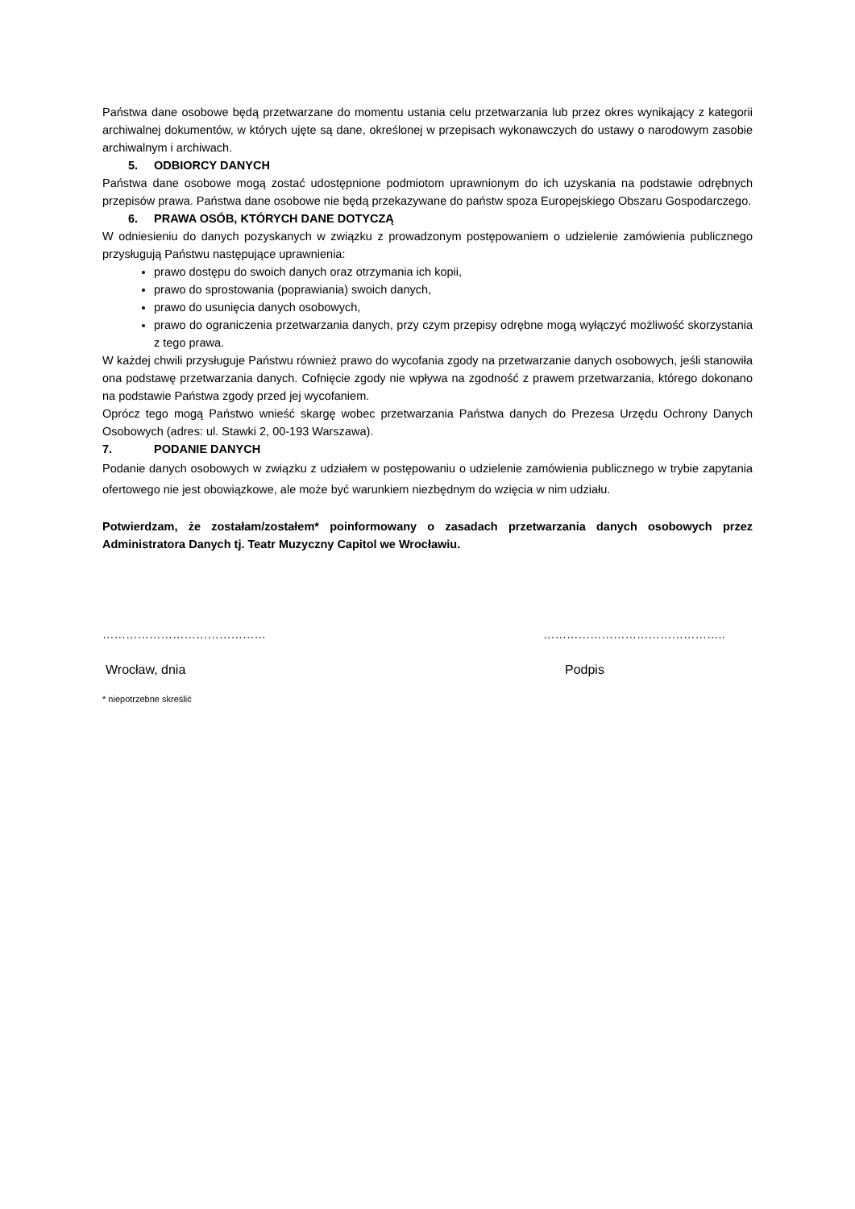Państwa dane osobowe będą przetwarzane do momentu ustania celu przetwarzania lub przez okres wynikający z kategorii archiwalnej dokumentów, w których ujęte są dane, określonej w przepisach wykonawczych do ustawy o narodowym zasobie archiwalnym i archiwach.
5. ODBIORCY DANYCH
Państwa dane osobowe mogą zostać udostępnione podmiotom uprawnionym do ich uzyskania na podstawie odrębnych przepisów prawa. Państwa dane osobowe nie będą przekazywane do państw spoza Europejskiego Obszaru Gospodarczego.
6. PRAWA OSÓB, KTÓRYCH DANE DOTYCZĄ
W odniesieniu do danych pozyskanych w związku z prowadzonym postępowaniem o udzielenie zamówienia publicznego przysługują Państwu następujące uprawnienia:
prawo dostępu do swoich danych oraz otrzymania ich kopii,
prawo do sprostowania (poprawiania) swoich danych,
prawo do usunięcia danych osobowych,
prawo do ograniczenia przetwarzania danych, przy czym przepisy odrębne mogą wyłączyć możliwość skorzystania z tego prawa.
W każdej chwili przysługuje Państwu również prawo do wycofania zgody na przetwarzanie danych osobowych, jeśli stanowiła ona podstawę przetwarzania danych. Cofnięcie zgody nie wpływa na zgodność z prawem przetwarzania, którego dokonano na podstawie Państwa zgody przed jej wycofaniem.
Oprócz tego mogą Państwo wnieść skargę wobec przetwarzania Państwa danych do Prezesa Urzędu Ochrony Danych Osobowych (adres: ul. Stawki 2, 00-193 Warszawa).
7. PODANIE DANYCH
Podanie danych osobowych w związku z udziałem w postępowaniu o udzielenie zamówienia publicznego w trybie zapytania ofertowego nie jest obowiązkowe, ale może być warunkiem niezbędnym do wzięcia w nim udziału.
Potwierdzam, że zostałam/zostałem* poinformowany o zasadach przetwarzania danych osobowych przez Administratora Danych tj. Teatr Muzyczny Capitol we Wrocławiu.
…………………………………… ………………………………………..
Wrocław, dnia Podpis
* niepotrzebne skreślić